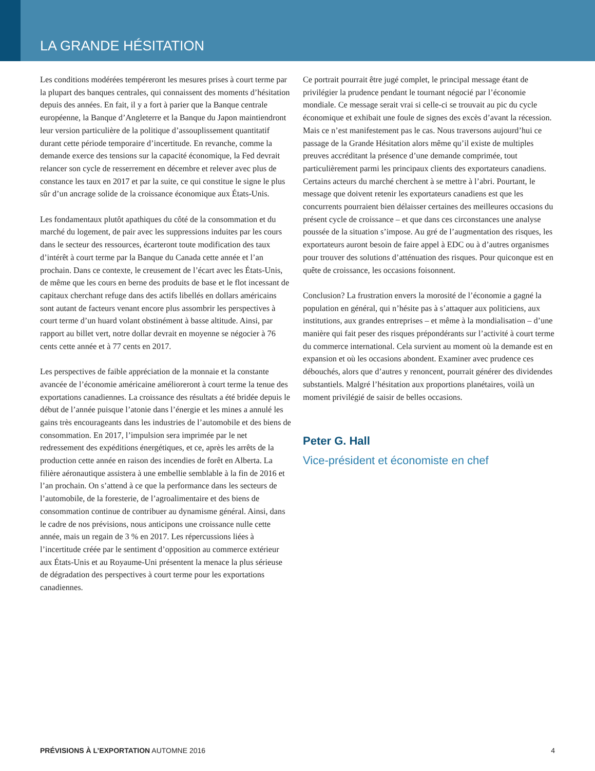LA GRANDE HÉSITATION
Les conditions modérées tempéreront les mesures prises à court terme par la plupart des banques centrales, qui connaissent des moments d’hésitation depuis des années. En fait, il y a fort à parier que la Banque centrale européenne, la Banque d’Angleterre et la Banque du Japon maintiendront leur version particulière de la politique d’assouplissement quantitatif durant cette période temporaire d’incertitude. En revanche, comme la demande exerce des tensions sur la capacité économique, la Fed devrait relancer son cycle de resserrement en décembre et relever avec plus de constance les taux en 2017 et par la suite, ce qui constitue le signe le plus sûr d’un ancrage solide de la croissance économique aux États-Unis.
Les fondamentaux plutôt apathiques du côté de la consommation et du marché du logement, de pair avec les suppressions induites par les cours dans le secteur des ressources, écarteront toute modification des taux d’intérêt à court terme par la Banque du Canada cette année et l’an prochain. Dans ce contexte, le creusement de l’écart avec les États-Unis, de même que les cours en berne des produits de base et le flot incessant de capitaux cherchant refuge dans des actifs libellés en dollars américains sont autant de facteurs venant encore plus assombrir les perspectives à court terme d’un huard volant obstinément à basse altitude. Ainsi, par rapport au billet vert, notre dollar devrait en moyenne se négocier à 76 cents cette année et à 77 cents en 2017.
Les perspectives de faible appréciation de la monnaie et la constante avancée de l’économie américaine amélioreront à court terme la tenue des exportations canadiennes. La croissance des résultats a été bridée depuis le début de l’année puisque l’atonie dans l’énergie et les mines a annulé les gains très encourageants dans les industries de l’automobile et des biens de consommation. En 2017, l’impulsion sera imprimée par le net redressement des expéditions énergétiques, et ce, après les arrêts de la production cette année en raison des incendies de forêt en Alberta. La filière aéronautique assistera à une embellie semblable à la fin de 2016 et l’an prochain. On s’attend à ce que la performance dans les secteurs de l’automobile, de la foresterie, de l’agroalimentaire et des biens de consommation continue de contribuer au dynamisme général. Ainsi, dans le cadre de nos prévisions, nous anticipons une croissance nulle cette année, mais un regain de 3 % en 2017. Les répercussions liées à l’incertitude créée par le sentiment d’opposition au commerce extérieur aux États-Unis et au Royaume-Uni présentent la menace la plus sérieuse de dégradation des perspectives à court terme pour les exportations canadiennes.
Ce portrait pourrait être jugé complet, le principal message étant de privilégier la prudence pendant le tournant négocié par l’économie mondiale. Ce message serait vrai si celle-ci se trouvait au pic du cycle économique et exhibait une foule de signes des excès d’avant la récession. Mais ce n’est manifestement pas le cas. Nous traversons aujourd’hui ce passage de la Grande Hésitation alors même qu’il existe de multiples preuves accréditant la présence d’une demande comprimée, tout particulièrement parmi les principaux clients des exportateurs canadiens. Certains acteurs du marché cherchent à se mettre à l’abri. Pourtant, le message que doivent retenir les exportateurs canadiens est que les concurrents pourraient bien délaisser certaines des meilleures occasions du présent cycle de croissance – et que dans ces circonstances une analyse poussée de la situation s’impose. Au gré de l’augmentation des risques, les exportateurs auront besoin de faire appel à EDC ou à d’autres organismes pour trouver des solutions d’atténuation des risques. Pour quiconque est en quête de croissance, les occasions foisonnent.
Conclusion? La frustration envers la morosité de l’économie a gagné la population en général, qui n’hésite pas à s’attaquer aux politiciens, aux institutions, aux grandes entreprises – et même à la mondialisation – d’une manière qui fait peser des risques prépondérants sur l’activité à court terme du commerce international. Cela survient au moment où la demande est en expansion et où les occasions abondent. Examiner avec prudence ces débouchés, alors que d’autres y renoncent, pourrait générer des dividendes substantiels. Malgré l’hésitation aux proportions planétaires, voilà un moment privilégié de saisir de belles occasions.
Peter G. Hall
Vice-président et économiste en chef
PRÉVISIONS À L’EXPORTATION AUTOMNE 2016 4